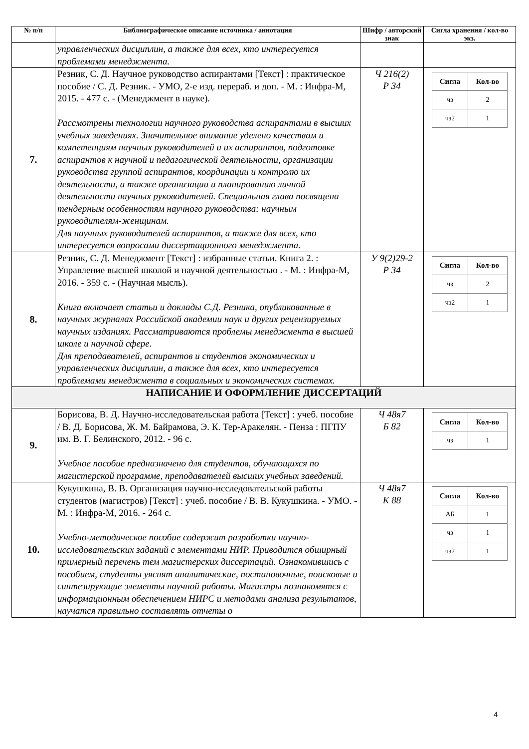| № п/п | Библиографическое описание источника / аннотация | Шифр / авторский знак | Сигла хранения / кол-во экз. |
| --- | --- | --- | --- |
| | управленческих дисциплин, а также для всех, кто интересуется проблемами менеджмента. | | |
| 7. | Резник, С. Д. Научное руководство аспирантами [Текст] : практическое пособие / С. Д. Резник. - УМО, 2-е изд. перераб. и доп. - М. : Инфра-М, 2015. - 477 с. - (Менеджмент в науке). Рассмотрены технологии научного руководства аспирантами в высших учебных заведениях. Значительное внимание уделено качествам и компетенциям научных руководителей и их аспирантов, подготовке аспирантов к научной и педагогической деятельности, организации руководства группой аспирантов, координации и контролю их деятельности, а также организации и планированию личной деятельности научных руководителей. Специальная глава посвящена тендерным особенностям научного руководства: научным руководителям-женщинам. Для научных руководителей аспирантов, а также для всех, кто интересуется вопросами диссертационного менеджмента. | Ч 216(2) Р 34 | / Сигла / Кол-во / / чз / 2 / / чз2 / 1 / |
| 8. | Резник, С. Д. Менеджмент [Текст] : избранные статьи. Книга 2. : Управление высшей школой и научной деятельностью . - М. : Инфра-М, 2016. - 359 с. - (Научная мысль). Книга включает статьи и доклады С.Д. Резника, опубликованные в научных журналах Российской академии наук и других рецензируемых научных изданиях. Рассматриваются проблемы менеджмента в высшей школе и научной сфере. Для преподавателей, аспирантов и студентов экономических и управленческих дисциплин, а также для всех, кто интересуется проблемами менеджмента в социальных и экономических системах. | У 9(2)29-2 Р 34 | / Сигла / Кол-во / / чз / 2 / / чз2 / 1 / |
| НАПИСАНИЕ И ОФОРМЛЕНИЕ ДИССЕРТАЦИЙ | | | |
| 9. | Борисова, В. Д. Научно-исследовательская работа [Текст] : учеб. пособие / В. Д. Борисова, Ж. М. Байрамова, Э. К. Тер-Аракелян. - Пенза : ПГПУ им. В. Г. Белинского, 2012. - 96 с. Учебное пособие предназначено для студентов, обучающихся по магистерской программе, преподавателей высших учебных заведений. | Ч 48я7 Б 82 | / Сигла / Кол-во / / чз / 1 / |
| 10. | Кукушкина, В. В. Организация научно-исследовательской работы студентов (магистров) [Текст] : учеб. пособие / В. В. Кукушкина. - УМО. - М. : Инфра-М, 2016. - 264 с. Учебно-методическое пособие содержит разработки научно-исследовательских заданий с элементами НИР. Приводится обширный примерный перечень тем магистерских диссертаций. Ознакомившись с пособием, студенты уяснят аналитические, постановочные, поисковые и синтезирующие элементы научной работы. Магистры познакомятся с информационным обеспечением НИРС и методами анализа результатов, научатся правильно составлять отчеты о | Ч 48я7 К 88 | / Сигла / Кол-во / / АБ / 1 / / чз / 1 / / чз2 / 1 / |
4